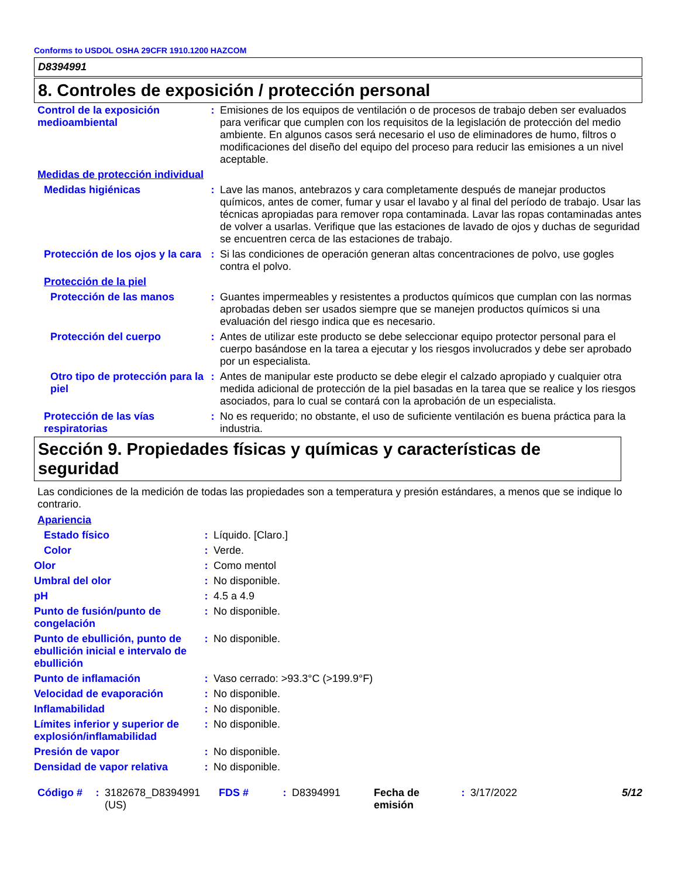Conforms to USDOL OSHA 29CFR 1910.1200 HAZCOM
D8394991
8. Controles de exposición / protección personal
| Control de la exposición medioambiental | : | Emisiones de los equipos de ventilación o de procesos de trabajo deben ser evaluados para verificar que cumplen con los requisitos de la legislación de protección del medio ambiente. En algunos casos será necesario el uso de eliminadores de humo, filtros o modificaciones del diseño del equipo del proceso para reducir las emisiones a un nivel aceptable. |
| Medidas de protección individual | | |
| Medidas higiénicas | : | Lave las manos, antebrazos y cara completamente después de manejar productos químicos, antes de comer, fumar y usar el lavabo y al final del período de trabajo. Usar las técnicas apropiadas para remover ropa contaminada. Lavar las ropas contaminadas antes de volver a usarlas. Verifique que las estaciones de lavado de ojos y duchas de seguridad se encuentren cerca de las estaciones de trabajo. |
| Protección de los ojos y la cara | : | Si las condiciones de operación generan altas concentraciones de polvo, use gogles contra el polvo. |
| Protección de la piel | | |
| Protección de las manos | : | Guantes impermeables y resistentes a productos químicos que cumplan con las normas aprobadas deben ser usados siempre que se manejen productos químicos si una evaluación del riesgo indica que es necesario. |
| Protección del cuerpo | : | Antes de utilizar este producto se debe seleccionar equipo protector personal para el cuerpo basándose en la tarea a ejecutar y los riesgos involucrados y debe ser aprobado por un especialista. |
| Otro tipo de protección para la piel | : | Antes de manipular este producto se debe elegir el calzado apropiado y cualquier otra medida adicional de protección de la piel basadas en la tarea que se realice y los riesgos asociados, para lo cual se contará con la aprobación de un especialista. |
| Protección de las vías respiratorias | : | No es requerido; no obstante, el uso de suficiente ventilación es buena práctica para la industria. |
Sección 9. Propiedades físicas y químicas y características de seguridad
Las condiciones de la medición de todas las propiedades son a temperatura y presión estándares, a menos que se indique lo contrario.
| Apariencia | | |
| Estado físico | : | Líquido. [Claro.] |
| Color | : | Verde. |
| Olor | : | Como mentol |
| Umbral del olor | : | No disponible. |
| pH | : | 4.5 a 4.9 |
| Punto de fusión/punto de congelación | : | No disponible. |
| Punto de ebullición, punto de ebullición inicial e intervalo de ebullición | : | No disponible. |
| Punto de inflamación | : | Vaso cerrado: >93.3°C (>199.9°F) |
| Velocidad de evaporación | : | No disponible. |
| Inflamabilidad | : | No disponible. |
| Límites inferior y superior de explosión/inflamabilidad | : | No disponible. |
| Presión de vapor | : | No disponible. |
| Densidad de vapor relativa | : | No disponible. |
| Código # | : | 3182678_D8394991 (US) | FDS # | : | D8394991 | Fecha de emisión | : | 3/17/2022 | 5/12 |